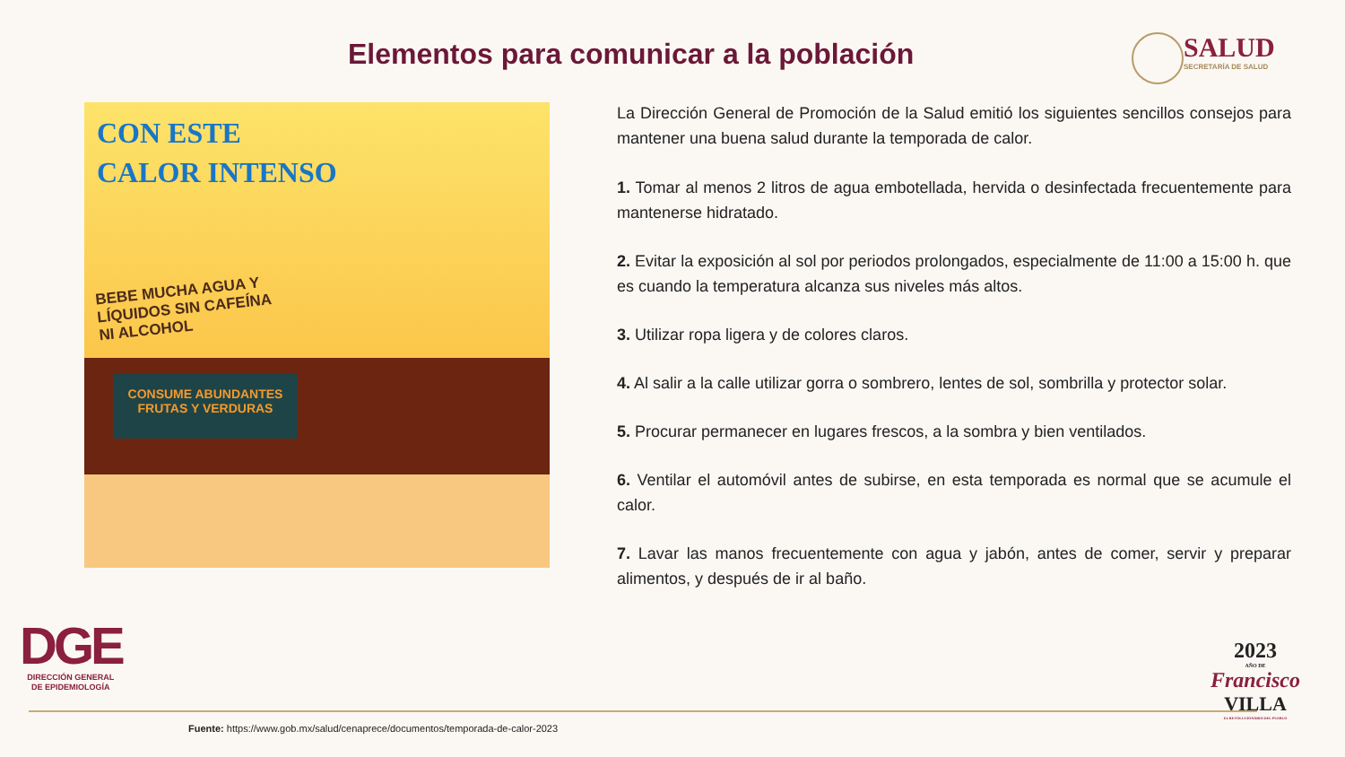Elementos para comunicar a la población
SALUD
SECRETARÍA DE SALUD
CON ESTE
CALOR INTENSO
BEBE MUCHA AGUA Y LÍQUIDOS SIN CAFEÍNA NI ALCOHOL
CONSUME ABUNDANTES
FRUTAS Y VERDURAS
La Dirección General de Promoción de la Salud emitió los siguientes sencillos consejos para mantener una buena salud durante la temporada de calor.
1. Tomar al menos 2 litros de agua embotellada, hervida o desinfectada frecuentemente para mantenerse hidratado.
2. Evitar la exposición al sol por periodos prolongados, especialmente de 11:00 a 15:00 h. que es cuando la temperatura alcanza sus niveles más altos.
3. Utilizar ropa ligera y de colores claros.
4. Al salir a la calle utilizar gorra o sombrero, lentes de sol, sombrilla y protector solar.
5. Procurar permanecer en lugares frescos, a la sombra y bien ventilados.
6. Ventilar el automóvil antes de subirse, en esta temporada es normal que se acumule el calor.
7. Lavar las manos frecuentemente con agua y jabón, antes de comer, servir y preparar alimentos, y después de ir al baño.
DGE
DIRECCIÓN GENERAL
DE EPIDEMIOLOGÍA
2023
AÑO DE
Francisco
VILLA
EL REVOLUCIONARIO DEL PUEBLO
Fuente: https://www.gob.mx/salud/cenaprece/documentos/temporada-de-calor-2023